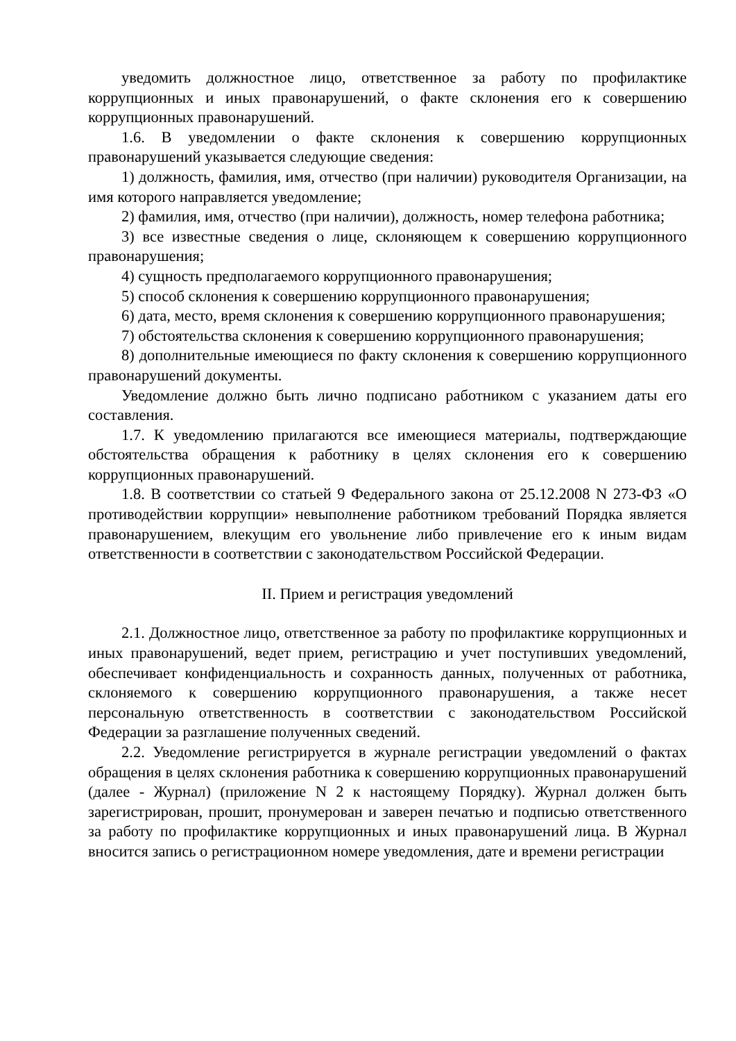уведомить должностное лицо, ответственное за работу по профилактике коррупционных и иных правонарушений, о факте склонения его к совершению коррупционных правонарушений.
1.6. В уведомлении о факте склонения к совершению коррупционных правонарушений указывается следующие сведения:
1) должность, фамилия, имя, отчество (при наличии) руководителя Организации, на имя которого направляется уведомление;
2) фамилия, имя, отчество (при наличии), должность, номер телефона работника;
3) все известные сведения о лице, склоняющем к совершению коррупционного правонарушения;
4) сущность предполагаемого коррупционного правонарушения;
5) способ склонения к совершению коррупционного правонарушения;
6) дата, место, время склонения к совершению коррупционного правонарушения;
7) обстоятельства склонения к совершению коррупционного правонарушения;
8) дополнительные имеющиеся по факту склонения к совершению коррупционного правонарушений документы.
Уведомление должно быть лично подписано работником с указанием даты его составления.
1.7. К уведомлению прилагаются все имеющиеся материалы, подтверждающие обстоятельства обращения к работнику в целях склонения его к совершению коррупционных правонарушений.
1.8. В соответствии со статьей 9 Федерального закона от 25.12.2008 N 273-ФЗ «О противодействии коррупции» невыполнение работником требований Порядка является правонарушением, влекущим его увольнение либо привлечение его к иным видам ответственности в соответствии с законодательством Российской Федерации.
II. Прием и регистрация уведомлений
2.1. Должностное лицо, ответственное за работу по профилактике коррупционных и иных правонарушений, ведет прием, регистрацию и учет поступивших уведомлений, обеспечивает конфиденциальность и сохранность данных, полученных от работника, склоняемого к совершению коррупционного правонарушения, а также несет персональную ответственность в соответствии с законодательством Российской Федерации за разглашение полученных сведений.
2.2. Уведомление регистрируется в журнале регистрации уведомлений о фактах обращения в целях склонения работника к совершению коррупционных правонарушений (далее - Журнал) (приложение N 2 к настоящему Порядку). Журнал должен быть зарегистрирован, прошит, пронумерован и заверен печатью и подписью ответственного за работу по профилактике коррупционных и иных правонарушений лица. В Журнал вносится запись о регистрационном номере уведомления, дате и времени регистрации